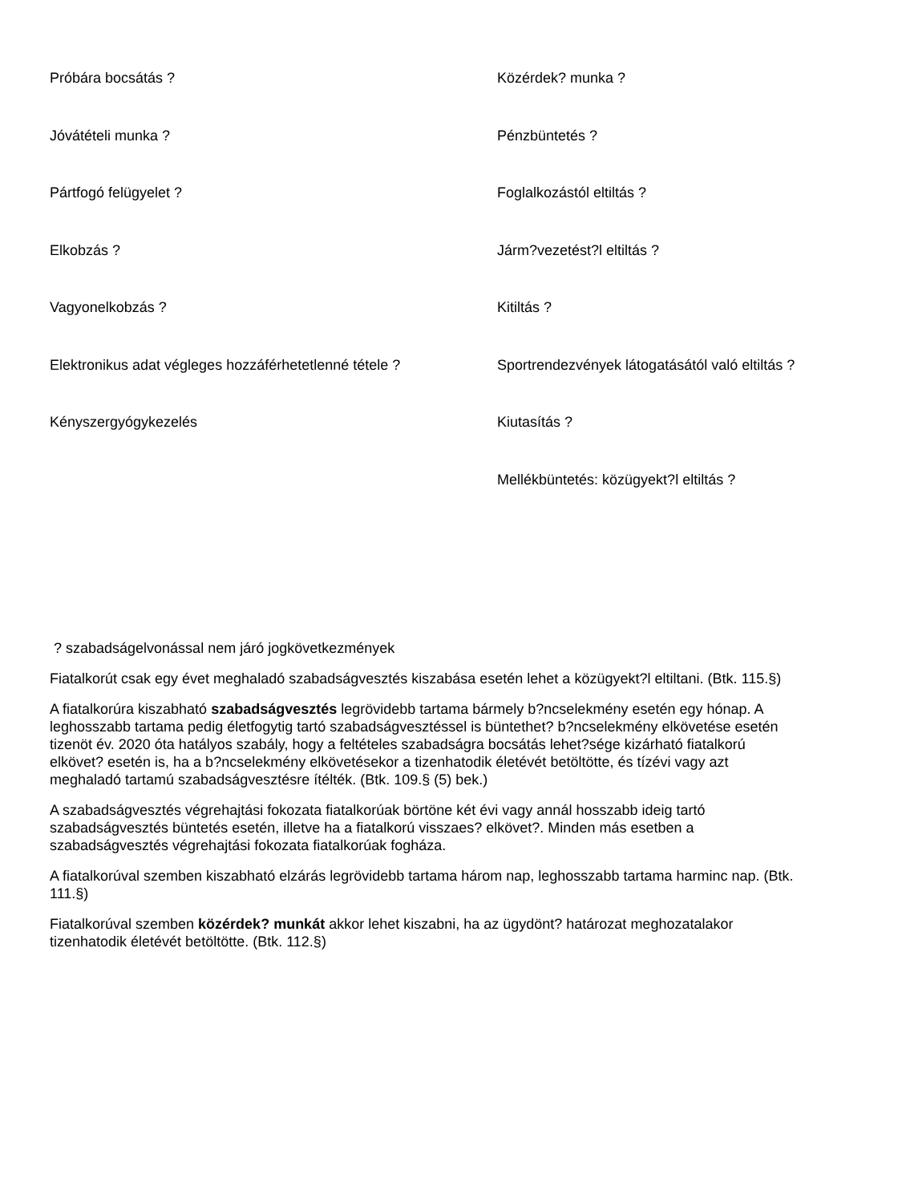Próbára bocsátás ?
Közérdek? munka ?
Jóvátételi munka ?
Pénzbüntetés ?
Pártfogó felügyelet ?
Foglalkozástól eltiltás ?
Elkobzás ?
Járm?vezetést?l eltiltás ?
Vagyonelkobzás ?
Kitiltás ?
Elektronikus adat végleges hozzáférhetetlenné tétele ?
Sportrendezvények látogatásától való eltiltás ?
Kényszergyógykezelés
Kiutasítás ?
Mellékbüntetés: közügyekt?l eltiltás ?
? szabadságelvonással nem járó jogkövetkezmények
Fiatalkorút csak egy évet meghaladó szabadságvesztés kiszabása esetén lehet a közügyekt?l eltiltani. (Btk. 115.§)
A fiatalkorúra kiszabható szabadságvesztés legrövidebb tartama bármely b?ncselekmény esetén egy hónap. A leghosszabb tartama pedig életfogytig tartó szabadságvesztéssel is büntethet? b?ncselekmény elkövetése esetén tizenöt év. 2020 óta hatályos szabály, hogy a feltételes szabadságra bocsátás lehet?sége kizárható fiatalkorú elkövet? esetén is, ha a b?ncselekmény elkövetésekor a tizenhatodik életévét betöltötte, és tízévi vagy azt meghaladó tartamú szabadságvesztésre ítélték. (Btk. 109.§ (5) bek.)
A szabadságvesztés végrehajtási fokozata fiatalkorúak börtöne két évi vagy annál hosszabb ideig tartó szabadságvesztés büntetés esetén, illetve ha a fiatalkorú visszaes? elkövet?. Minden más esetben a szabadságvesztés végrehajtási fokozata fiatalkorúak fogháza.
A fiatalkorúval szemben kiszabható elzárás legrövidebb tartama három nap, leghosszabb tartama harminc nap. (Btk. 111.§)
Fiatalkorúval szemben közérdek? munkát akkor lehet kiszabni, ha az ügydönt? határozat meghozatalakor tizenhatodik életévét betöltötte. (Btk. 112.§)